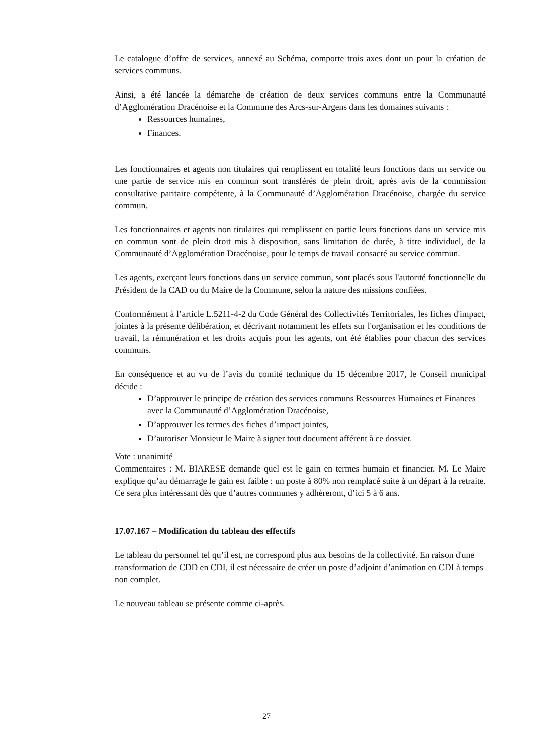Le catalogue d’offre de services, annexé au Schéma, comporte trois axes dont un pour la création de services communs.
Ainsi, a été lancée la démarche de création de deux services communs entre la Communauté d’Agglomération Dracénoise et la Commune des Arcs-sur-Argens dans les domaines suivants :
Ressources humaines,
Finances.
Les fonctionnaires et agents non titulaires qui remplissent en totalité leurs fonctions dans un service ou une partie de service mis en commun sont transférés de plein droit, après avis de la commission consultative paritaire compétente, à la Communauté d’Agglomération Dracénoise, chargée du service commun.
Les fonctionnaires et agents non titulaires qui remplissent en partie leurs fonctions dans un service mis en commun sont de plein droit mis à disposition, sans limitation de durée, à titre individuel, de la Communauté d’Agglomération Dracénoise, pour le temps de travail consacré au service commun.
Les agents, exerçant leurs fonctions dans un service commun, sont placés sous l'autorité fonctionnelle du Président de la CAD ou du Maire de la Commune, selon la nature des missions confiées.
Conformément à l’article L.5211-4-2 du Code Général des Collectivités Territoriales, les fiches d'impact, jointes à la présente délibération, et décrivant notamment les effets sur l'organisation et les conditions de travail, la rémunération et les droits acquis pour les agents, ont été établies pour chacun des services communs.
En conséquence et au vu de l’avis du comité technique du 15 décembre 2017, le Conseil municipal décide :
D’approuver le principe de création des services communs Ressources Humaines et Finances avec la Communauté d’Agglomération Dracénoise,
D’approuver les termes des fiches d’impact jointes,
D’autoriser Monsieur le Maire à signer tout document afférent à ce dossier.
Vote : unanimité
Commentaires : M. BIARESE demande quel est le gain en termes humain et financier. M. Le Maire explique qu’au démarrage le gain est faible : un poste à 80% non remplacé suite à un départ à la retraite. Ce sera plus intéressant dès que d’autres communes y adhèreront, d’ici 5 à 6 ans.
17.07.167 – Modification du tableau des effectifs
Le tableau du personnel tel qu’il est, ne correspond plus aux besoins de la collectivité. En raison d'une transformation de CDD en CDI, il est nécessaire de créer un poste d’adjoint d’animation en CDI à temps non complet.
Le nouveau tableau se présente comme ci-après.
27